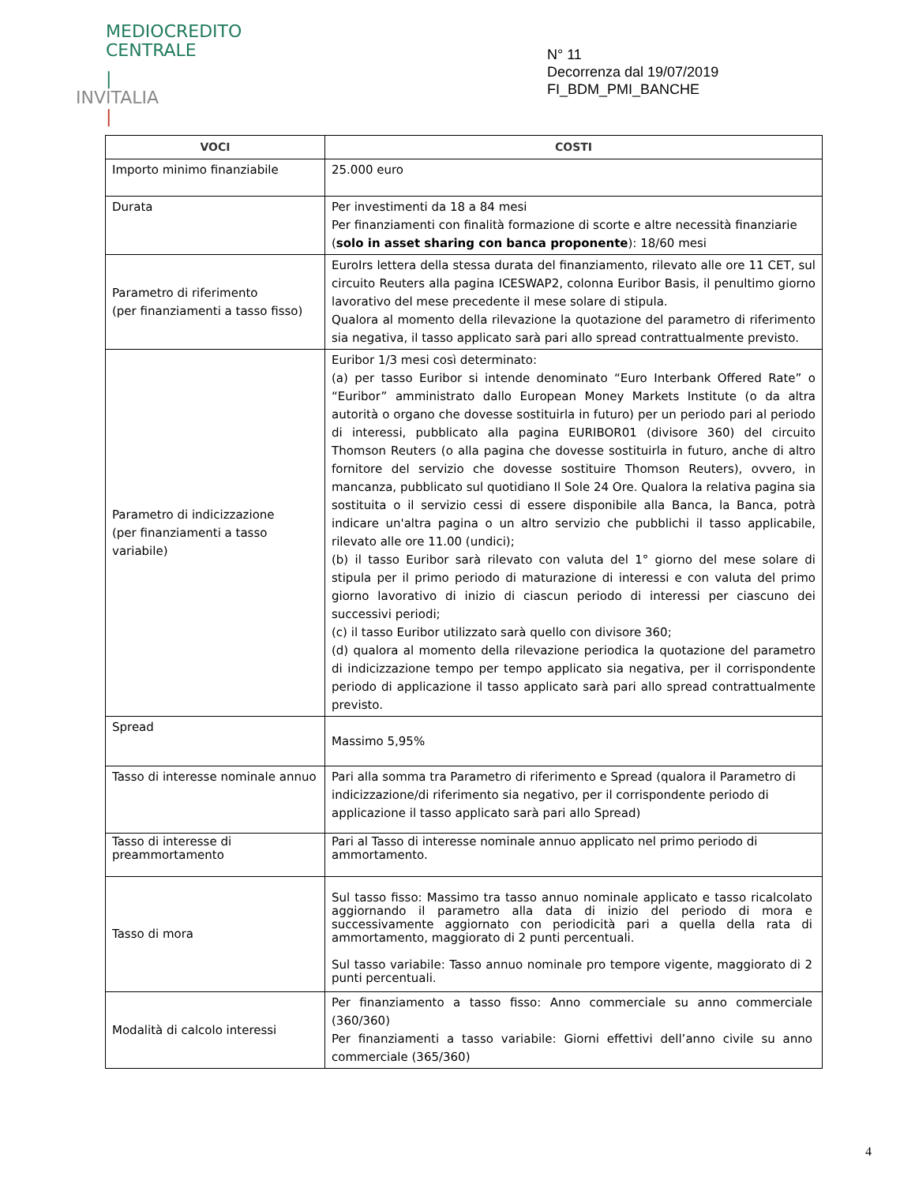MEDIOCREDITO
CENTRALE
|
INVITALIA
|
N° 11
Decorrenza dal 19/07/2019
FI_BDM_PMI_BANCHE
| VOCI | COSTI |
| --- | --- |
| Importo minimo finanziabile | 25.000 euro |
| Durata | Per investimenti da 18 a 84 mesi Per finanziamenti con finalità formazione di scorte e altre necessità finanziarie ( solo in asset sharing con banca proponente ): 18/60 mesi |
| Parametro di riferimento (per finanziamenti a tasso fisso) | EuroIrs lettera della stessa durata del finanziamento, rilevato alle ore 11 CET, sul circuito Reuters alla pagina ICESWAP2, colonna Euribor Basis, il penultimo giorno lavorativo del mese precedente il mese solare di stipula. Qualora al momento della rilevazione la quotazione del parametro di riferimento sia negativa, il tasso applicato sarà pari allo spread contrattualmente previsto. |
| Parametro di indicizzazione (per finanziamenti a tasso variabile) | Euribor 1/3 mesi così determinato: (a) per tasso Euribor si intende denominato “Euro Interbank Offered Rate” o “Euribor” amministrato dallo European Money Markets Institute (o da altra autorità o organo che dovesse sostituirla in futuro) per un periodo pari al periodo di interessi, pubblicato alla pagina EURIBOR01 (divisore 360) del circuito Thomson Reuters (o alla pagina che dovesse sostituirla in futuro, anche di altro fornitore del servizio che dovesse sostituire Thomson Reuters), ovvero, in mancanza, pubblicato sul quotidiano Il Sole 24 Ore. Qualora la relativa pagina sia sostituita o il servizio cessi di essere disponibile alla Banca, la Banca, potrà indicare un'altra pagina o un altro servizio che pubblichi il tasso applicabile, rilevato alle ore 11.00 (undici); (b) il tasso Euribor sarà rilevato con valuta del 1° giorno del mese solare di stipula per il primo periodo di maturazione di interessi e con valuta del primo giorno lavorativo di inizio di ciascun periodo di interessi per ciascuno dei successivi periodi; (c) il tasso Euribor utilizzato sarà quello con divisore 360; (d) qualora al momento della rilevazione periodica la quotazione del parametro di indicizzazione tempo per tempo applicato sia negativa, per il corrispondente periodo di applicazione il tasso applicato sarà pari allo spread contrattualmente previsto. |
| Spread | Massimo 5,95% |
| Tasso di interesse nominale annuo | Pari alla somma tra Parametro di riferimento e Spread (qualora il Parametro di indicizzazione/di riferimento sia negativo, per il corrispondente periodo di applicazione il tasso applicato sarà pari allo Spread) |
| Tasso di interesse di preammortamento | Pari al Tasso di interesse nominale annuo applicato nel primo periodo di ammortamento. |
| Tasso di mora | Sul tasso fisso: Massimo tra tasso annuo nominale applicato e tasso ricalcolato aggiornando il parametro alla data di inizio del periodo di mora e successivamente aggiornato con periodicità pari a quella della rata di ammortamento, maggiorato di 2 punti percentuali. Sul tasso variabile: Tasso annuo nominale pro tempore vigente, maggiorato di 2 punti percentuali. |
| Modalità di calcolo interessi | Per finanziamento a tasso fisso: Anno commerciale su anno commerciale (360/360) Per finanziamenti a tasso variabile: Giorni effettivi dell’anno civile su anno commerciale (365/360) |
4